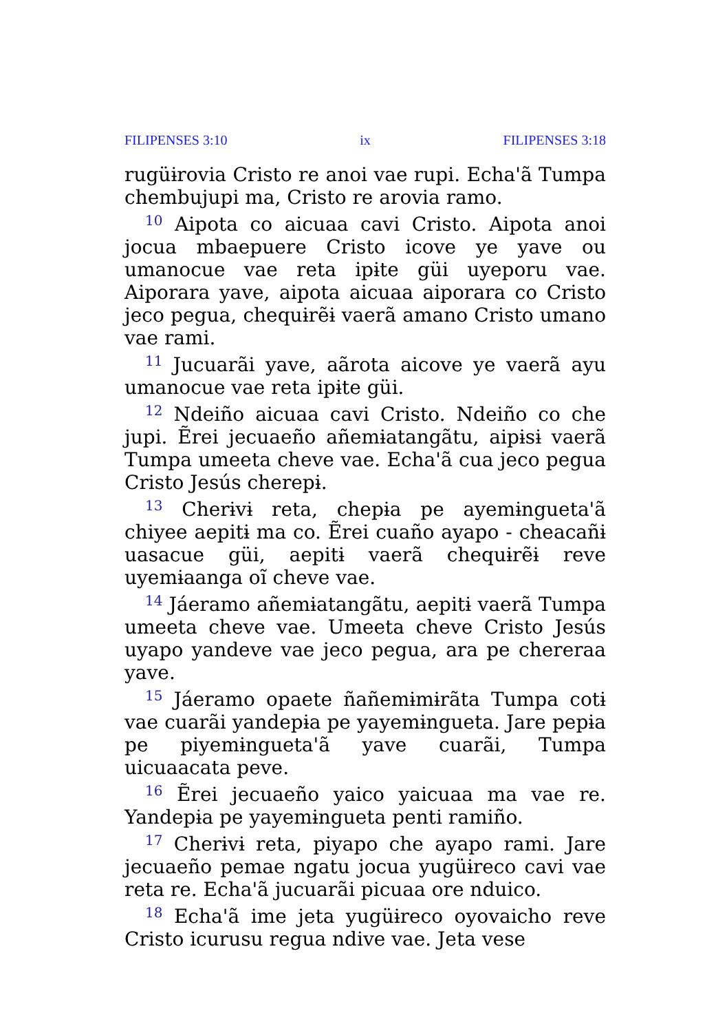FILIPENSES 3:10 ix FILIPENSES 3:18
rugüɨrovia Cristo re anoi vae rupi. Echa'ã Tumpa chembujupi ma, Cristo re arovia ramo.
<sup>10</sup> Aipota co aicuaa cavi Cristo. Aipota anoi jocua mbaepuere Cristo icove ye yave ou umanocue vae reta ipɨte güi uyeporu vae. Aiporara yave, aipota aicuaa aiporara co Cristo jeco pegua, chequɨrẽɨ vaerã amano Cristo umano vae rami.
<sup>11</sup> Jucuarãi yave, aãrota aicove ye vaerã ayu umanocue vae reta ipɨte güi.
<sup>12</sup> Ndeiño aicuaa cavi Cristo. Ndeiño co che jupi. Ẽrei jecuaeño añemɨatangãtu, aipɨsɨ vaerã Tumpa umeeta cheve vae. Echa'ã cua jeco pegua Cristo Jesús cherepɨ.
<sup>13</sup> Cherɨvɨ reta, chepɨa pe ayemɨngueta'ã chiyee aepitɨ ma co. Ẽrei cuaño ayapo - cheacañɨ uasacue güi, aepitɨ vaerã chequɨrẽɨ reve uyemɨaanga oĩ cheve vae.
<sup>14</sup> Jáeramo añemɨatangãtu, aepitɨ vaerã Tumpa umeeta cheve vae. Umeeta cheve Cristo Jesús uyapo yandeve vae jeco pegua, ara pe chereraa yave.
<sup>15</sup> Jáeramo opaete ñañemɨmɨrãta Tumpa cotɨ vae cuarãi yandepɨa pe yayemɨngueta. Jare pepɨa pe piyemɨngueta'ã yave cuarãi, Tumpa uicuaacata peve.
<sup>16</sup> Ẽrei jecuaeño yaico yaicuaa ma vae re. Yandepɨa pe yayemɨngueta penti ramiño.
<sup>17</sup> Cherɨvɨ reta, piyapo che ayapo rami. Jare jecuaeño pemae ngatu jocua yugüɨreco cavi vae reta re. Echa'ã jucuarãi picuaa ore nduico.
<sup>18</sup> Echa'ã ime jeta yugüɨreco oyovaicho reve Cristo icurusu regua ndive vae. Jeta vese